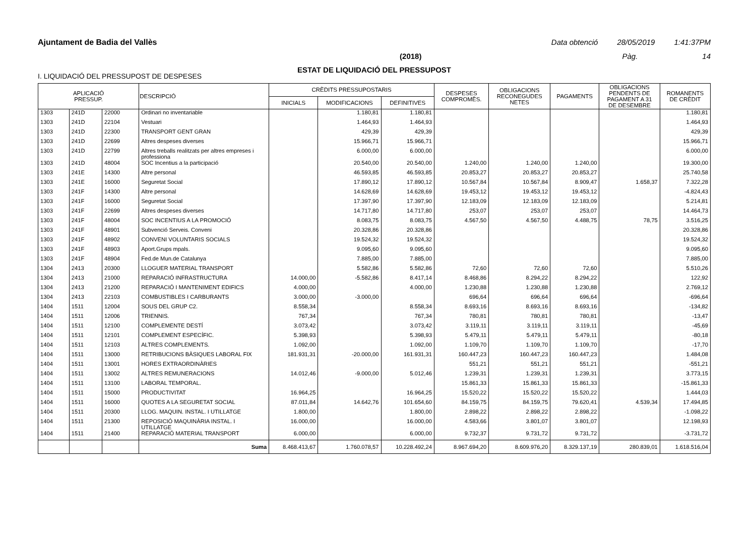Ajuntament de Badia del Vallès Data obtenció 28/05/2019 1:41:37PM
(2018) Pàg. 14
ESTAT DE LIQUIDACIÓ DEL PRESSUPOST
I. LIQUIDACIÓ DEL PRESSUPOST DE DESPESES
| APLICACIÓ PRESSUP. | | | DESCRIPCIÓ | CRÈDITS PRESSUPOSTARIS | | | DESPESES COMPROMÈS. | OBLIGACIONS RECONEGUDES NETES | PAGAMENTS | OBLIGACIONS PENDENTS DE PAGAMENT A 31 DE DESEMBRE | ROMANENTS DE CRÈDIT |
| --- | --- | --- | --- | --- | --- | --- | --- | --- | --- | --- | --- |
| | | | | INICIALS | MODIFICACIONS | DEFINITIVES | | | | | |
| 1303 | 241D | 22000 | Ordinari no inventariable | | 1.180,81 | 1.180,81 | | | | | 1.180,81 |
| 1303 | 241D | 22104 | Vestuari | | 1.464,93 | 1.464,93 | | | | | 1.464,93 |
| 1303 | 241D | 22300 | TRANSPORT GENT GRAN | | 429,39 | 429,39 | | | | | 429,39 |
| 1303 | 241D | 22699 | Altres despeses diverses | | 15.966,71 | 15.966,71 | | | | | 15.966,71 |
| 1303 | 241D | 22799 | Altres treballs realitzats per altres empreses i professiona | | 6.000,00 | 6.000,00 | | | | | 6.000,00 |
| 1303 | 241D | 48004 | SOC Incentius a la participació | | 20.540,00 | 20.540,00 | 1.240,00 | 1.240,00 | 1.240,00 | | 19.300,00 |
| 1303 | 241E | 14300 | Altre personal | | 46.593,85 | 46.593,85 | 20.853,27 | 20.853,27 | 20.853,27 | | 25.740,58 |
| 1303 | 241E | 16000 | Seguretat Social | | 17.890,12 | 17.890,12 | 10.567,84 | 10.567,84 | 8.909,47 | 1.658,37 | 7.322,28 |
| 1303 | 241F | 14300 | Altre personal | | 14.628,69 | 14.628,69 | 19.453,12 | 19.453,12 | 19.453,12 | | -4.824,43 |
| 1303 | 241F | 16000 | Seguretat Social | | 17.397,90 | 17.397,90 | 12.183,09 | 12.183,09 | 12.183,09 | | 5.214,81 |
| 1303 | 241F | 22699 | Altres despeses diverses | | 14.717,80 | 14.717,80 | 253,07 | 253,07 | 253,07 | | 14.464,73 |
| 1303 | 241F | 48004 | SOC INCENTIUS A LA PROMOCIÓ | | 8.083,75 | 8.083,75 | 4.567,50 | 4.567,50 | 4.488,75 | 78,75 | 3.516,25 |
| 1303 | 241F | 48901 | Subvenció Serveis. Conveni | | 20.328,86 | 20.328,86 | | | | | 20.328,86 |
| 1303 | 241F | 48902 | CONVENI VOLUNTARIS SOCIALS | | 19.524,32 | 19.524,32 | | | | | 19.524,32 |
| 1303 | 241F | 48903 | Aport.Grups mpals. | | 9.095,60 | 9.095,60 | | | | | 9.095,60 |
| 1303 | 241F | 48904 | Fed.de Mun.de Catalunya | | 7.885,00 | 7.885,00 | | | | | 7.885,00 |
| 1304 | 2413 | 20300 | LLOGUER MATERIAL TRANSPORT | | 5.582,86 | 5.582,86 | 72,60 | 72,60 | 72,60 | | 5.510,26 |
| 1304 | 2413 | 21000 | REPARACIÓ INFRASTRUCTURA | 14.000,00 | -5.582,86 | 8.417,14 | 8.468,86 | 8.294,22 | 8.294,22 | | 122,92 |
| 1304 | 2413 | 21200 | REPARACIÓ I MANTENIMENT EDIFICS | 4.000,00 | | 4.000,00 | 1.230,88 | 1.230,88 | 1.230,88 | | 2.769,12 |
| 1304 | 2413 | 22103 | COMBUSTIBLES I CARBURANTS | 3.000,00 | -3.000,00 | | 696,64 | 696,64 | 696,64 | | -696,64 |
| 1404 | 1511 | 12004 | SOUS DEL GRUP C2. | 8.558,34 | | 8.558,34 | 8.693,16 | 8.693,16 | 8.693,16 | | -134,82 |
| 1404 | 1511 | 12006 | TRIENNIS. | 767,34 | | 767,34 | 780,81 | 780,81 | 780,81 | | -13,47 |
| 1404 | 1511 | 12100 | COMPLEMENTE DESTÍ | 3.073,42 | | 3.073,42 | 3.119,11 | 3.119,11 | 3.119,11 | | -45,69 |
| 1404 | 1511 | 12101 | COMPLEMENT ESPECÍFIC. | 5.398,93 | | 5.398,93 | 5.479,11 | 5.479,11 | 5.479,11 | | -80,18 |
| 1404 | 1511 | 12103 | ALTRES COMPLEMENTS. | 1.092,00 | | 1.092,00 | 1.109,70 | 1.109,70 | 1.109,70 | | -17,70 |
| 1404 | 1511 | 13000 | RETRIBUCIONS BÀSIQUES LABORAL FIX | 181.931,31 | -20.000,00 | 161.931,31 | 160.447,23 | 160.447,23 | 160.447,23 | | 1.484,08 |
| 1404 | 1511 | 13001 | HORES EXTRAORDINÀRIES | | | | 551,21 | 551,21 | 551,21 | | -551,21 |
| 1404 | 1511 | 13002 | ALTRES REMUNERACIONS | 14.012,46 | -9.000,00 | 5.012,46 | 1.239,31 | 1.239,31 | 1.239,31 | | 3.773,15 |
| 1404 | 1511 | 13100 | LABORAL TEMPORAL. | | | | 15.861,33 | 15.861,33 | 15.861,33 | | -15.861,33 |
| 1404 | 1511 | 15000 | PRODUCTIVITAT | 16.964,25 | | 16.964,25 | 15.520,22 | 15.520,22 | 15.520,22 | | 1.444,03 |
| 1404 | 1511 | 16000 | QUOTES A LA SEGURETAT SOCIAL | 87.011,84 | 14.642,76 | 101.654,60 | 84.159,75 | 84.159,75 | 79.620,41 | 4.539,34 | 17.494,85 |
| 1404 | 1511 | 20300 | LLOG. MAQUIN. INSTAL. I UTILLATGE | 1.800,00 | | 1.800,00 | 2.898,22 | 2.898,22 | 2.898,22 | | -1.098,22 |
| 1404 | 1511 | 21300 | REPOSICIÓ MAQUINÀRIA INSTAL. I UTILLATGE | 16.000,00 | | 16.000,00 | 4.583,66 | 3.801,07 | 3.801,07 | | 12.198,93 |
| 1404 | 1511 | 21400 | REPARACIÓ MATERIAL TRANSPORT | 6.000,00 | | 6.000,00 | 9.732,37 | 9.731,72 | 9.731,72 | | -3.731,72 |
| | | | Suma | 8.468.413,67 | 1.760.078,57 | 10.228.492,24 | 8.967.694,20 | 8.609.976,20 | 8.329.137,19 | 280.839,01 | 1.618.516,04 |